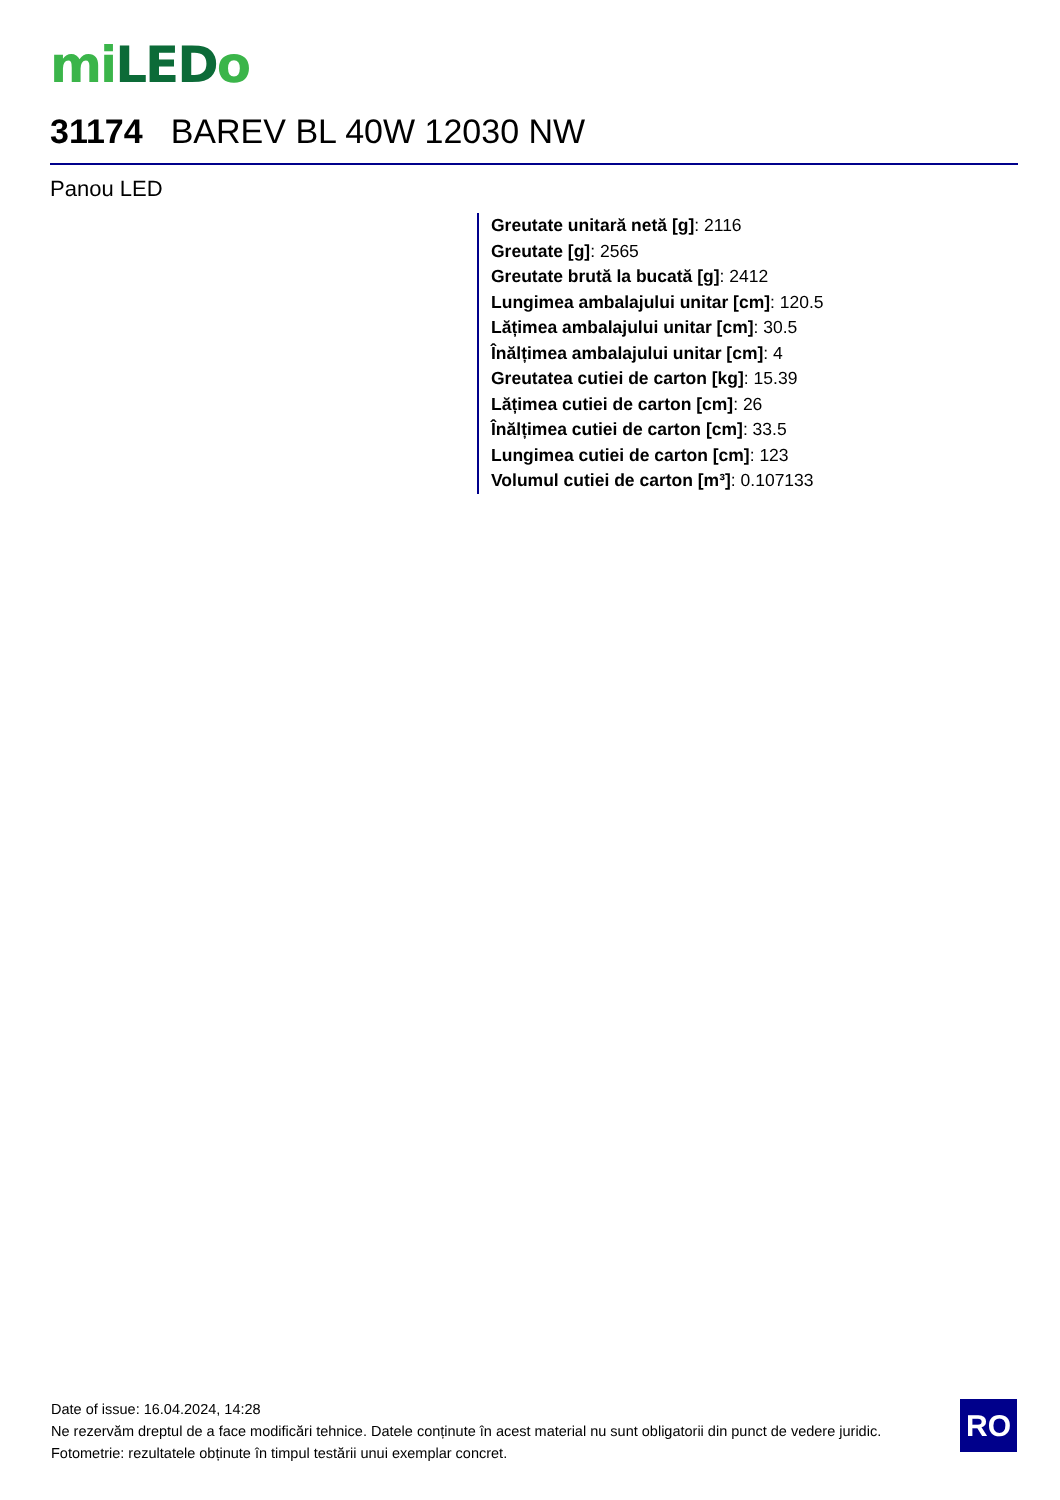mi LED o
31174 BAREV BL 40W 12030 NW
Panou LED
Greutate unitară netă [g]: 2116
Greutate [g]: 2565
Greutate brută la bucată [g]: 2412
Lungimea ambalajului unitar [cm]: 120.5
Lățimea ambalajului unitar [cm]: 30.5
Înălțimea ambalajului unitar [cm]: 4
Greutatea cutiei de carton [kg]: 15.39
Lățimea cutiei de carton [cm]: 26
Înălțimea cutiei de carton [cm]: 33.5
Lungimea cutiei de carton [cm]: 123
Volumul cutiei de carton [m³]: 0.107133
Date of issue: 16.04.2024, 14:28
Ne rezervăm dreptul de a face modificări tehnice. Datele conținute în acest material nu sunt obligatorii din punct de vedere juridic.
Fotometrie: rezultatele obținute în timpul testării unui exemplar concret.
RO